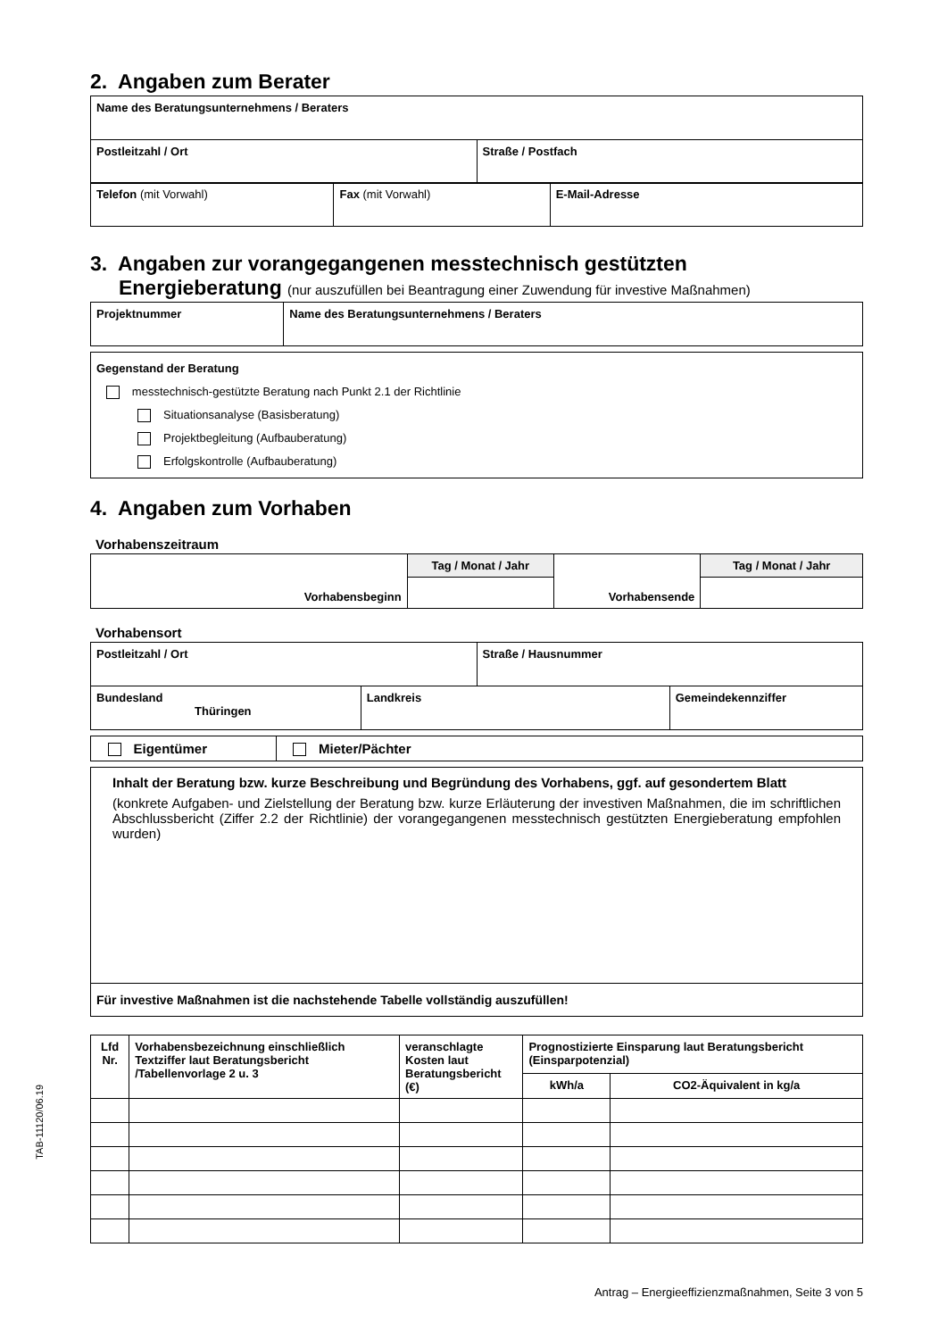2. Angaben zum Berater
| Name des Beratungsunternehmens / Beraters |
| Postleitzahl / Ort | Straße / Postfach |
| Telefon (mit Vorwahl) | Fax (mit Vorwahl) | E-Mail-Adresse |
3. Angaben zur vorangegangenen messtechnisch gestützten
Energieberatung (nur auszufüllen bei Beantragung einer Zuwendung für investive Maßnahmen)
| Projektnummer | Name des Beratungsunternehmens / Beraters |
| Gegenstand der Beratung messtechnisch-gestützte Beratung nach Punkt 2.1 der Richtlinie Situationsanalyse (Basisberatung) Projektbegleitung (Aufbauberatung) Erfolgskontrolle (Aufbauberatung) |
4. Angaben zum Vorhaben
Vorhabenszeitraum
| Vorhabensbeginn | Tag / Monat / Jahr | Vorhabensende | Tag / Monat / Jahr |
Vorhabensort
| Postleitzahl / Ort | Straße / Hausnummer |
| Bundesland Thüringen | Landkreis | Gemeindekennziffer |
| Eigentümer | Mieter/Pächter |
| Inhalt der Beratung bzw. kurze Beschreibung und Begründung des Vorhabens, ggf. auf gesondertem Blatt (konkrete Aufgaben- und Zielstellung der Beratung bzw. kurze Erläuterung der investiven Maßnahmen, die im schriftlichen Abschlussbericht (Ziffer 2.2 der Richtlinie) der vorangegangenen messtechnisch gestützten Energieberatung empfohlen wurden) |
| Für investive Maßnahmen ist die nachstehende Tabelle vollständig auszufüllen! |
| Lfd Nr. | Vorhabensbezeichnung einschließlich Textziffer laut Beratungsbericht /Tabellenvorlage 2 u. 3 | veranschlagte Kosten laut Beratungsbericht (€) | Prognostizierte Einsparung laut Beratungsbericht (Einsparpotenzial) | |
| --- | --- | --- | --- | --- |
| | | | kWh/a | CO2-Äquivalent in kg/a |
TAB-11120/06.19
Antrag – Energieeffizienzmaßnahmen, Seite 3 von 5